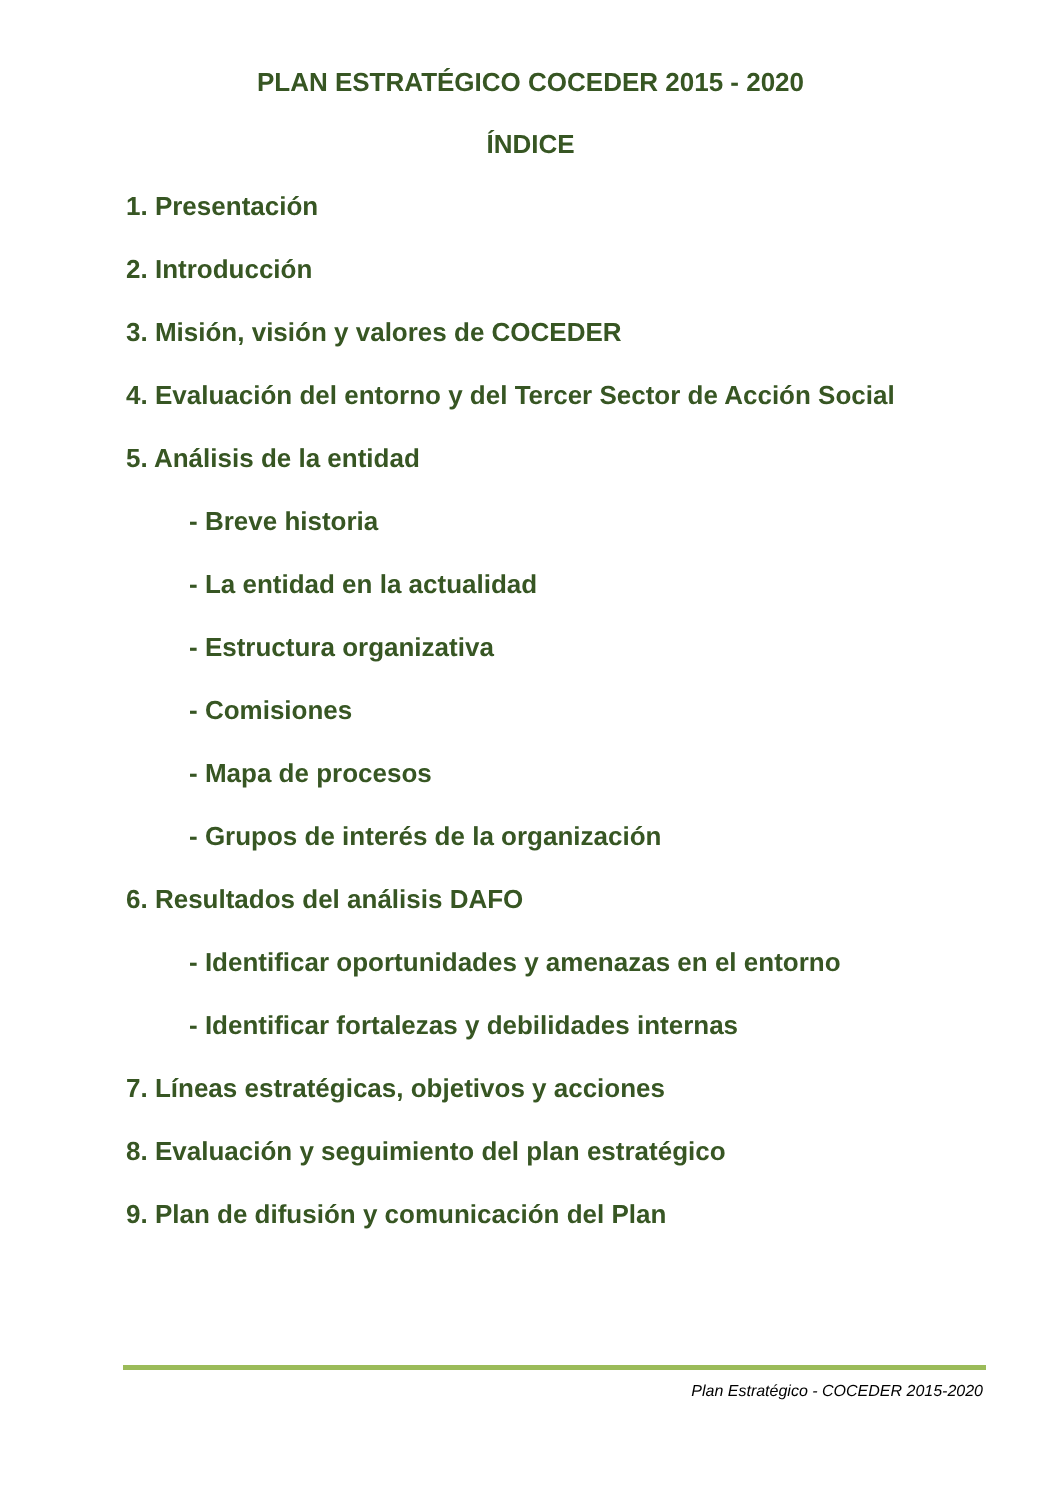PLAN ESTRATÉGICO COCEDER 2015 - 2020
ÍNDICE
1. Presentación
2. Introducción
3. Misión, visión y valores de COCEDER
4. Evaluación del entorno y del Tercer Sector de Acción Social
5. Análisis de la entidad
- Breve historia
- La entidad en la actualidad
- Estructura organizativa
- Comisiones
- Mapa de procesos
- Grupos de interés de la organización
6. Resultados del análisis DAFO
- Identificar oportunidades y amenazas en el entorno
- Identificar fortalezas y debilidades internas
7. Líneas estratégicas, objetivos y acciones
8. Evaluación y seguimiento del plan estratégico
9. Plan de difusión y comunicación del Plan
Plan Estratégico - COCEDER 2015-2020